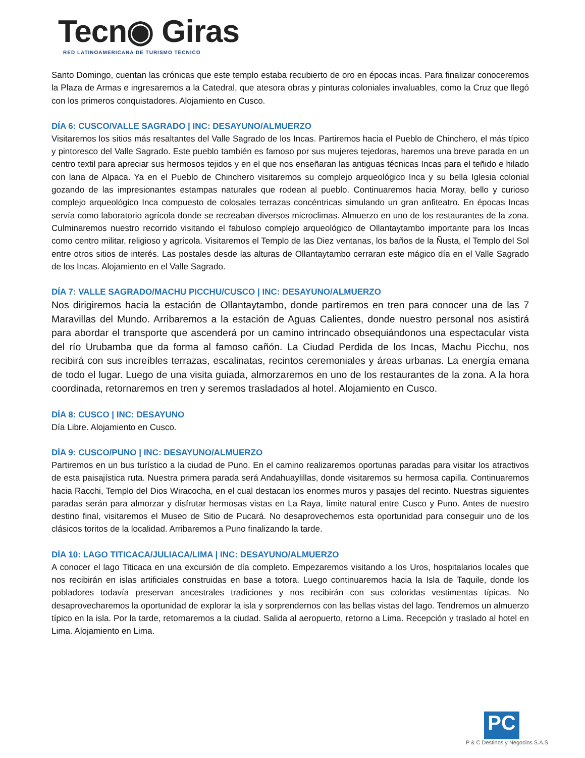Tecn◉ Giras
RED LATINOAMERICANA DE TURISMO TÉCNICO
Santo Domingo, cuentan las crónicas que este templo estaba recubierto de oro en épocas incas. Para finalizar conoceremos la Plaza de Armas e ingresaremos a la Catedral, que atesora obras y pinturas coloniales invaluables, como la Cruz que llegó con los primeros conquistadores. Alojamiento en Cusco.
DÍA 6: CUSCO/VALLE SAGRADO | INC: DESAYUNO/ALMUERZO
Visitaremos los sitios más resaltantes del Valle Sagrado de los Incas. Partiremos hacia el Pueblo de Chinchero, el más típico y pintoresco del Valle Sagrado. Este pueblo también es famoso por sus mujeres tejedoras, haremos una breve parada en un centro textil para apreciar sus hermosos tejidos y en el que nos enseñaran las antiguas técnicas Incas para el teñido e hilado con lana de Alpaca. Ya en el Pueblo de Chinchero visitaremos su complejo arqueológico Inca y su bella Iglesia colonial gozando de las impresionantes estampas naturales que rodean al pueblo. Continuaremos hacia Moray, bello y curioso complejo arqueológico Inca compuesto de colosales terrazas concéntricas simulando un gran anfiteatro. En épocas Incas servía como laboratorio agrícola donde se recreaban diversos microclimas. Almuerzo en uno de los restaurantes de la zona. Culminaremos nuestro recorrido visitando el fabuloso complejo arqueológico de Ollantaytambo importante para los Incas como centro militar, religioso y agrícola. Visitaremos el Templo de las Diez ventanas, los baños de la Ñusta, el Templo del Sol entre otros sitios de interés. Las postales desde las alturas de Ollantaytambo cerraran este mágico día en el Valle Sagrado de los Incas. Alojamiento en el Valle Sagrado.
DÍA 7: VALLE SAGRADO/MACHU PICCHU/CUSCO | INC: DESAYUNO/ALMUERZO
Nos dirigiremos hacia la estación de Ollantaytambo, donde partiremos en tren para conocer una de las 7 Maravillas del Mundo. Arribaremos a la estación de Aguas Calientes, donde nuestro personal nos asistirá para abordar el transporte que ascenderá por un camino intrincado obsequiándonos una espectacular vista del río Urubamba que da forma al famoso cañón. La Ciudad Perdida de los Incas, Machu Picchu, nos recibirá con sus increíbles terrazas, escalinatas, recintos ceremoniales y áreas urbanas. La energía emana de todo el lugar. Luego de una visita guiada, almorzaremos en uno de los restaurantes de la zona. A la hora coordinada, retornaremos en tren y seremos trasladados al hotel. Alojamiento en Cusco.
DÍA 8: CUSCO | INC: DESAYUNO
Día Libre. Alojamiento en Cusco.
DÍA 9: CUSCO/PUNO | INC: DESAYUNO/ALMUERZO
Partiremos en un bus turístico a la ciudad de Puno. En el camino realizaremos oportunas paradas para visitar los atractivos de esta paisajística ruta. Nuestra primera parada será Andahuaylillas, donde visitaremos su hermosa capilla. Continuaremos hacia Racchi, Templo del Dios Wiracocha, en el cual destacan los enormes muros y pasajes del recinto. Nuestras siguientes paradas serán para almorzar y disfrutar hermosas vistas en La Raya, límite natural entre Cusco y Puno. Antes de nuestro destino final, visitaremos el Museo de Sitio de Pucará. No desaprovechemos esta oportunidad para conseguir uno de los clásicos toritos de la localidad. Arribaremos a Puno finalizando la tarde.
DÍA 10: LAGO TITICACA/JULIACA/LIMA | INC: DESAYUNO/ALMUERZO
A conocer el lago Titicaca en una excursión de día completo. Empezaremos visitando a los Uros, hospitalarios locales que nos recibirán en islas artificiales construidas en base a totora. Luego continuaremos hacia la Isla de Taquile, donde los pobladores todavía preservan ancestrales tradiciones y nos recibirán con sus coloridas vestimentas típicas. No desaprovecharemos la oportunidad de explorar la isla y sorprendernos con las bellas vistas del lago. Tendremos un almuerzo típico en la isla. Por la tarde, retornaremos a la ciudad. Salida al aeropuerto, retorno a Lima. Recepción y traslado al hotel en Lima. Alojamiento en Lima.
PC
P & C Destinos y Negocios S.A.S.